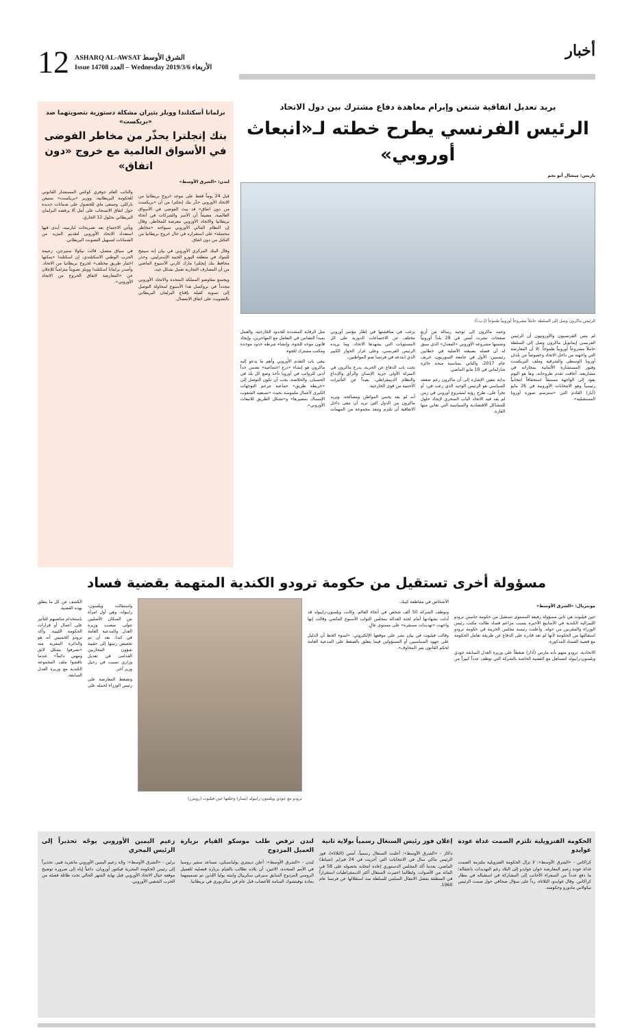أخبار
12
ASHARQ AL-AWSAT الشرق الأوسط
Issue 14708 العدد – Wednesday 2019/3/6 الأربعاء
يريد تعديل اتفاقية شنغن وإبرام معاهدة دفاع مشترك بين دول الاتحاد
الرئيس الفرنسي يطرح خطته لـ«انبعاث أوروبي»
باريس: ميشال أبو نجم
الرئيس ماكرون وصل إلى السلطة حاملاً مشروعاً أوروبياً طموحاً (إ.ب.أ)
لم ينس الفرنسيون والأوروبيون أن الرئيس الفرنسي إيمانويل ماكرون وصل إلى السلطة حاملاً مشروعاً أوروبياً طموحاً. إلا أن المعارضة التي واجهته من داخل الاتحاد وخصوصاً من بلدان أوروبا الوسطى والشرقية وملف البريكست وفتور المستشارة الألمانية بمجاراته في مشاريعه، أعاقت تقدم طروحاته. وها هو اليوم يعود إلى الواجهة مستبقاً استحقاقاً انتخابياً رئيسياً وهو الانتخابات الأوروبية في 26 مايو (أيار) القادم التي «سترسم صورة أوروبا المستقبلية».
وعمد ماكرون إلى توجيه رسالة من أربع صفحات نشرت أمس في 28 بلداً أوروبياً وضمنها مشروعه الأوروبي «المعدل» الذي سبق له أن فصله بصيغته الأصلية في خطابين رئيسيين: الأول في جامعة السوربون، خريف عام 2017، والثاني بمناسبة منحه جائزة شارلماني في 10 مايو الماضي.
بداية تتعين الإشارة إلى أن ماكرون رغم ضعفه السياسي هو الرئيس الوحيد الذي رغب في، أو تجرأ على، طرح رؤية لمشروع أوروبي في زمن لم يعد فيه الاتحاد الباب السحري لإيجاد حلول للمشاكل الاقتصادية والسياسية التي تعاني منها القارة.
يرغب في مناقشتها في إطار مؤتمر أوروبي مختلف عن الاجتماعات الدورية على كل المستويات التي يشهدها الاتحاد. وما يريده الرئيس الفرنسي، وعلى غرار الحوار الكبير الذي ابتدعه في فرنسا ضم المواطنين.
تحت باب الدفاع عن الحرية، يدرج ماكرون في المنزلة الأولى حرية الإنسان والرأي والإبداع والنظام الديمقراطي، بعيداً عن التأثيرات الأجنبية من قوى الخارجية.
أنه لم يعد يحمي المواطن ومصالحه. ويريد ماكرون من الدول التي تريد أن تبقى داخل الاتفاقية أن تلتزم وتنفذ مجموعة من المهمات مثل الرقابة المشددة للحدود الخارجية، والعمل بمبدأ التضامن في التعامل مع المهاجرين، وإيجاد قانون موحد للجوء، وإنشاء شرطة حدود موحدة ومكتب مشترك للجوء.
يبقى باب التقدم الأوروبي وأهم ما يدعو إليه ماكرون هو إنشاء «درع اجتماعية» تضمن حداً أدنى للرواتب في أوروبا تأخذ وضع كل بلد في الحسبان. والخلاصة، يجب أن تكون التوصل إلى «خريطة طريق» جماعية تترجم التوجهات الكبرى لأعمال ملموسة بحيث «تستعيد الشعوب الإمساك بمصيرها» و«تشكل الطريق للانبعاث الأوروبي».
برلمانا أسكتلندا وويلز يثيران مشكلة دستورية بتصويتهما ضد «بريكست»
بنك إنجلترا يحذّر من مخاطر الفوضى في الأسواق العالمية مع خروج «دون اتفاق»
لندن: «الشرق الأوسط»
قبل 24 يوماً فقط على موعد خروج بريطانيا من الاتحاد الأوروبي حذّر بنك إنجلترا من أن «بريكست من دون اتفاق» قد يبث الفوضى في الأسواق العالمية، مضيفاً أن الأسر والشركات في أنحاء بريطانيا والاتحاد الأوروبي معرضة للمخاطر. وقال إن النظام المالي الأوروبي سيواجه «مخاطر محتملة» على استقراره في حال خروج بريطانيا من التكتل من دون اتفاق.
وقال البنك المركزي الأوروبي في بيان إنه سيتيح للبنوك في منطقة اليورو الجنيه الإسترليني. وحذر محافظ بنك إنجلترا مارك كارني الأسبوع الماضي من أن المصارف التجارية تعمل بشكل جيد.
ويجتمع مفاوضو المملكة المتحدة والاتحاد الأوروبي مجدداً في بروكسل هذا الأسبوع لمحاولة التوصل إلى تسوية كفيلة بإقناع البرلمان البريطاني بالتصويت على اتفاق الانفصال.
والنائب العام جوفري كوكس المستشار القانوني للحكومة البريطانية، ووزير «بريكست» ستيفن باركلي. وتسعى ماي للحصول على ضمانات جديدة حول اتفاق الانسحاب على أمل ألا يرفضه البرلمان البريطاني بحلول 12 الجاري.
ويأتي الاجتماع بعد تصريحات لبارنييه، أبدى فيها استعداد الاتحاد الأوروبي لتقديم المزيد من الضمانات لتسهيل التصويت البريطاني.
في سياق متصل، قالت نيكولا ستيرجن، زعيمة الحزب الوطني الاسكتلندي، إن اسكتلندا «يمكنها اختيار طريق مختلف» لخروج بريطانيا من الاتحاد. وأصدر برلمانا اسكتلندا وويلز تصويتاً متزامناً للإعلان عن «المعارضة لاتفاق الخروج من الاتحاد الأوروبي».
مسؤولة أخرى تستقيل من حكومة ترودو الكندية المتهمة بقضية فساد
مونتريال: «الشرق الأوسط»
جين فيلبوت هي ثاني مسؤولة رفيعة المستوى تستقيل من حكومة جاستن ترودو الليبرالية الكندية في الأسابيع الأخيرة بسبب مزاعم فساد طالت مكتب رئيس الوزراء والمقربين من حوله. وأعلنت رئيسة مجلس الخزينة في حكومة ترودو استقالتها من الحكومة لأنها لم تعد قادرة على الدفاع عن طريقة تعامل الحكومة مع قضية الفساد المذكورة.
الاتحادية. ترودو متهم بأنه مارس (آذار) ضغطاً على وزيرة العدل السابقة جودي ويلسون-رايبولد لتتساهل مع القضية الخاصة بالشركة التي توظف عدداً كبيراً من الأشخاص في مقاطعة كيبك.
وتوظف الشركة 50 ألف شخص في أنحاء العالم. وكانت ويلسون-رايبولد قد أدلت بشهادتها أمام لجنة العدالة بمجلس النواب الأسبوع الماضي وقالت إنها واجهت «تهديدات مستترة» على مستوى عالٍ.
وقالت فيلبوت في بيان نشر على موقعها الإلكتروني: «لسوء الحظ أن الدليل على جهود السياسيين أو المسؤولين فيما يتعلق بالضغط على المدعية العامة لحكم القانون يثير المخاوف».
ترودو مع جودي ويلسون-رايبولد (يسار) وخلفها جين فيلبوت (رويترز) واستقالت ويلسون-رايبولد، وهي أول امرأة من السكان الأصليين تتولى منصب وزيرة العدل والمدعية العامة في كندا، بعد أن تم تخفيض رتبتها إلى حقيبة شؤون المحاربين القدامى في تعديل وزاري تسبب في رحيل وزير آخر.
وتضغط المعارضة على رئيس الوزراء لحمله على الكشف عن كل ما يتعلق بهذه القضية.
باستخدام مناصبهم للتأثير على أعمال أو قرارات الحكومة الليبية. وأكد ترودو الخميس أنه هو والدائرة المقربة منه «تصرفوا بشكل لائق ومهني دائماً» عندما ناقشوا ملف المجموعة الكندية مع وزيرة العدل السابقة.
الحكومة الفنزويلية تلتزم الصمت غداة عودة غوايدو
كراكاس - «الشرق الأوسط»: لا تزال الحكومة الفنزويلية ملتزمة الصمت غداة عودة زعيم المعارضة خوان غوايدو إلى البلاد رغم التهديدات باعتقاله؛ ما دفع عدداً من السفراء الأجانب إلى المشاركة في استقباله في مطار كراكاس. وقال غوايدو، الثلاثاء، رداً على سؤال صحافي حول صمت الرئيس نيكولاس مادورو وحكومته.
إعلان فوز رئيس السنغال رسمياً بولاية ثانية
داكار - «الشرق الأوسط»: أعلنت السنغال رسمياً، أمس (الثلاثاء)، فوز الرئيس ماكي سال في الانتخابات التي أجريت في 24 فبراير (شباط) الماضي، بعدما أكد المجلس الدستوري إعادة انتخابه بحصوله على 58 في المائة من الأصوات. ولطالما اعتبرت السنغال أكثر الديمقراطيات استقراراً في المنطقة بفضل الانتقال السلمي للسلطة منذ استقلالها عن فرنسا عام 1960.
لندن ترفض طلب موسكو القيام بزيارة العميل المزدوج
لندن - «الشرق الأوسط»: أعلن ديمتري بوليانسكي، مساعد سفير روسيا في الأمم المتحدة، الاثنين، أن بلاده تطالب بالقيام بزيارة قنصلية للعميل الروسي المزدوج السابق سيرغي سكريبال وابنته يوليا اللذين تم تسميمهما بمادة نوفيتشوك السامة للأعصاب قبل عام في سالزبوري في بريطانيا.
زعيم اليمين الأوروبي يوجّه تحذيراً إلى الرئيس المجري
برلين - «الشرق الأوسط»: وجّه زعيم اليمين الأوروبي مانفريد فيبر، تحذيراً إلى رئيس الحكومة المجرية فيكتور أوروبان، داعياً إياه إلى ضرورة توضيح موقفه حيال الاتحاد الأوروبي قبل نهاية الشهر الحالي تحت طائلة فصله من الحزب الشعبي الأوروبي.